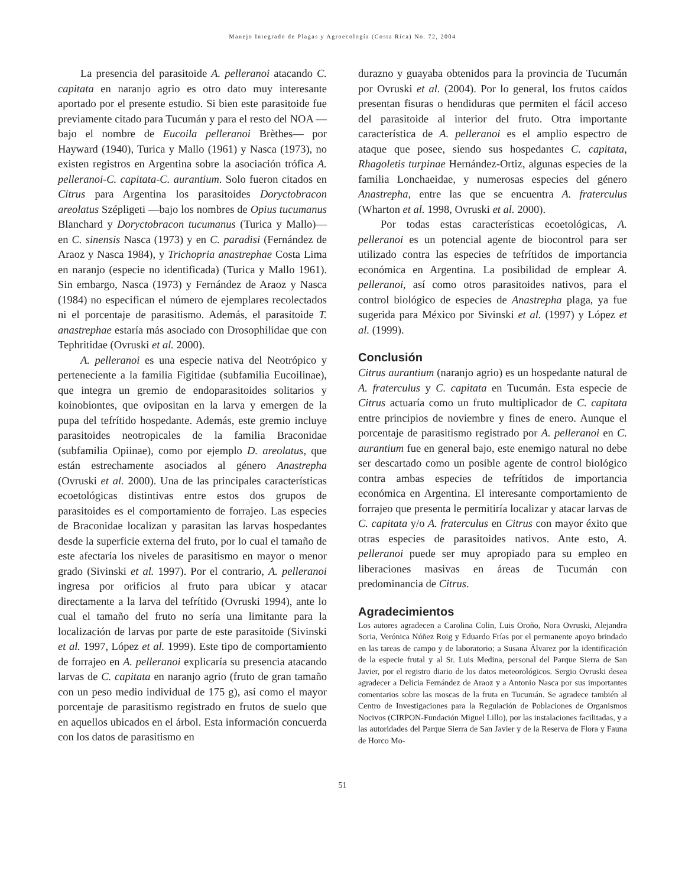Manejo Integrado de Plagas y Agroecología (Costa Rica) No. 72, 2004
La presencia del parasitoide A. pelleranoi atacando C. capitata en naranjo agrio es otro dato muy interesante aportado por el presente estudio. Si bien este parasitoide fue previamente citado para Tucumán y para el resto del NOA —bajo el nombre de Eucoila pelleranoi Brèthes— por Hayward (1940), Turica y Mallo (1961) y Nasca (1973), no existen registros en Argentina sobre la asociación trófica A. pelleranoi-C. capitata-C. aurantium. Solo fueron citados en Citrus para Argentina los parasitoides Doryctobracon areolatus Szépligeti —bajo los nombres de Opius tucumanus Blanchard y Doryctobracon tucumanus (Turica y Mallo)— en C. sinensis Nasca (1973) y en C. paradisi (Fernández de Araoz y Nasca 1984), y Trichopria anastrephae Costa Lima en naranjo (especie no identificada) (Turica y Mallo 1961). Sin embargo, Nasca (1973) y Fernández de Araoz y Nasca (1984) no especifican el número de ejemplares recolectados ni el porcentaje de parasitismo. Además, el parasitoide T. anastrephae estaría más asociado con Drosophilidae que con Tephritidae (Ovruski et al. 2000).
A. pelleranoi es una especie nativa del Neotrópico y perteneciente a la familia Figitidae (subfamilia Eucoilinae), que integra un gremio de endoparasitoides solitarios y koinobiontes, que ovipositan en la larva y emergen de la pupa del tefrítido hospedante. Además, este gremio incluye parasitoides neotropicales de la familia Braconidae (subfamilia Opiinae), como por ejemplo D. areolatus, que están estrechamente asociados al género Anastrepha (Ovruski et al. 2000). Una de las principales características ecoetológicas distintivas entre estos dos grupos de parasitoides es el comportamiento de forrajeo. Las especies de Braconidae localizan y parasitan las larvas hospedantes desde la superficie externa del fruto, por lo cual el tamaño de este afectaría los niveles de parasitismo en mayor o menor grado (Sivinski et al. 1997). Por el contrario, A. pelleranoi ingresa por orificios al fruto para ubicar y atacar directamente a la larva del tefrítido (Ovruski 1994), ante lo cual el tamaño del fruto no sería una limitante para la localización de larvas por parte de este parasitoide (Sivinski et al. 1997, López et al. 1999). Este tipo de comportamiento de forrajeo en A. pelleranoi explicaría su presencia atacando larvas de C. capitata en naranjo agrio (fruto de gran tamaño con un peso medio individual de 175 g), así como el mayor porcentaje de parasitismo registrado en frutos de suelo que en aquellos ubicados en el árbol. Esta información concuerda con los datos de parasitismo en
durazno y guayaba obtenidos para la provincia de Tucumán por Ovruski et al. (2004). Por lo general, los frutos caídos presentan fisuras o hendiduras que permiten el fácil acceso del parasitoide al interior del fruto. Otra importante característica de A. pelleranoi es el amplio espectro de ataque que posee, siendo sus hospedantes C. capitata, Rhagoletis turpinae Hernández-Ortiz, algunas especies de la familia Lonchaeidae, y numerosas especies del género Anastrepha, entre las que se encuentra A. fraterculus (Wharton et al. 1998, Ovruski et al. 2000).
Por todas estas características ecoetológicas, A. pelleranoi es un potencial agente de biocontrol para ser utilizado contra las especies de tefrítidos de importancia económica en Argentina. La posibilidad de emplear A. pelleranoi, así como otros parasitoides nativos, para el control biológico de especies de Anastrepha plaga, ya fue sugerida para México por Sivinski et al. (1997) y López et al. (1999).
Conclusión
Citrus aurantium (naranjo agrio) es un hospedante natural de A. fraterculus y C. capitata en Tucumán. Esta especie de Citrus actuaría como un fruto multiplicador de C. capitata entre principios de noviembre y fines de enero. Aunque el porcentaje de parasitismo registrado por A. pelleranoi en C. aurantium fue en general bajo, este enemigo natural no debe ser descartado como un posible agente de control biológico contra ambas especies de tefrítidos de importancia económica en Argentina. El interesante comportamiento de forrajeo que presenta le permitiría localizar y atacar larvas de C. capitata y/o A. fraterculus en Citrus con mayor éxito que otras especies de parasitoides nativos. Ante esto, A. pelleranoi puede ser muy apropiado para su empleo en liberaciones masivas en áreas de Tucumán con predominancia de Citrus.
Agradecimientos
Los autores agradecen a Carolina Colin, Luis Oroño, Nora Ovruski, Alejandra Soria, Verónica Núñez Roig y Eduardo Frías por el permanente apoyo brindado en las tareas de campo y de laboratorio; a Susana Álvarez por la identificación de la especie frutal y al Sr. Luis Medina, personal del Parque Sierra de San Javier, por el registro diario de los datos meteorológicos. Sergio Ovruski desea agradecer a Delicia Fernández de Araoz y a Antonio Nasca por sus importantes comentarios sobre las moscas de la fruta en Tucumán. Se agradece también al Centro de Investigaciones para la Regulación de Poblaciones de Organismos Nocivos (CIRPON-Fundación Miguel Lillo), por las instalaciones facilitadas, y a las autoridades del Parque Sierra de San Javier y de la Reserva de Flora y Fauna de Horco Mo-
51